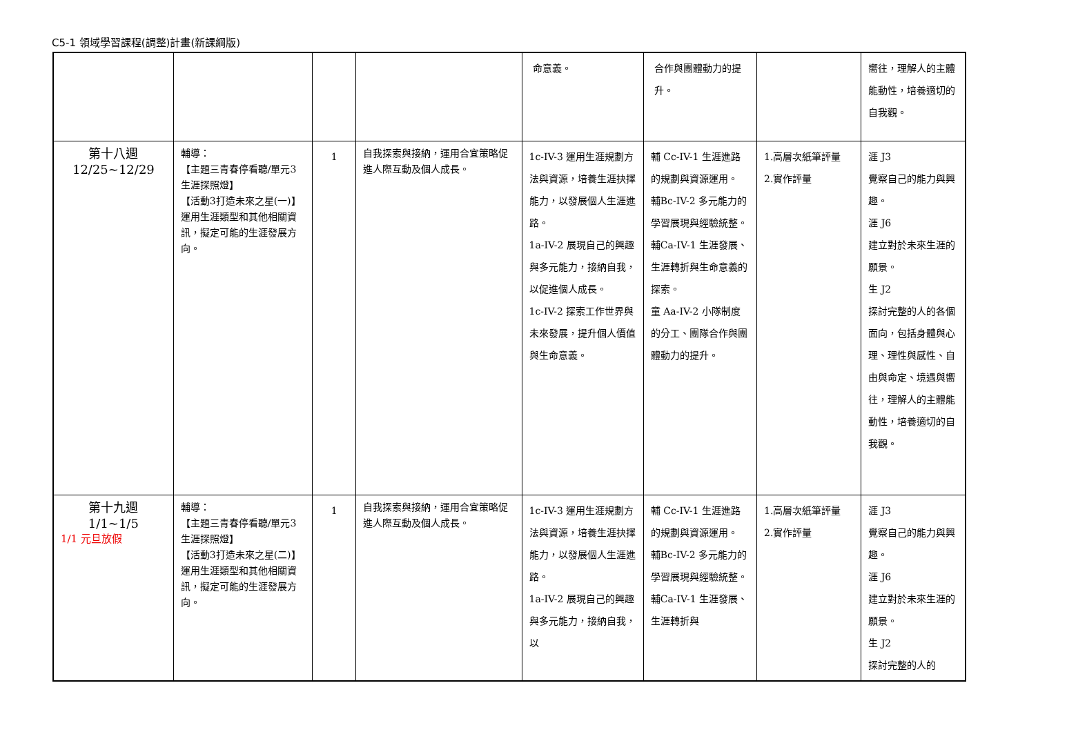C5-1 領域學習課程(調整)計畫(新課綱版)
| | | | | 命意義。 | 合作與團體動力的提升。 | | 嚮往，理解人的主體能動性，培養適切的自我觀。 |
| 第十八週 12/25~12/29 | 輔導： 【主題三青春停看聽/單元3生涯探照燈】 【活動3打造未來之星(一)】 運用生涯類型和其他相關資訊，擬定可能的生涯發展方向。 | 1 | 自我探索與接納，運用合宜策略促進人際互動及個人成長。 | 1c-IV-3 運用生涯規劃方法與資源，培養生涯抉擇能力，以發展個人生涯進路。 1a-IV-2 展現自己的興趣與多元能力，接納自我，以促進個人成長。 1c-IV-2 探索工作世界與未來發展，提升個人價值與生命意義。 | 輔 Cc-IV-1 生涯進路的規劃與資源運用。 輔Bc-IV-2 多元能力的學習展現與經驗統整。 輔Ca-IV-1 生涯發展、生涯轉折與生命意義的探索。 童 Aa-IV-2 小隊制度的分工、團隊合作與團體動力的提升。 | 1.高層次紙筆評量 2.實作評量 | 涯 J3 覺察自己的能力與興趣。 涯 J6 建立對於未來生涯的願景。 生 J2 探討完整的人的各個面向，包括身體與心理、理性與感性、自由與命定、境遇與嚮往，理解人的主體能動性，培養適切的自我觀。 |
| 第十九週 1/1~1/5 1/1 元旦放假 | 輔導： 【主題三青春停看聽/單元3生涯探照燈】 【活動3打造未來之星(二)】 運用生涯類型和其他相關資訊，擬定可能的生涯發展方向。 | 1 | 自我探索與接納，運用合宜策略促進人際互動及個人成長。 | 1c-IV-3 運用生涯規劃方法與資源，培養生涯抉擇能力，以發展個人生涯進路。 1a-IV-2 展現自己的興趣與多元能力，接納自我，以 | 輔 Cc-IV-1 生涯進路的規劃與資源運用。 輔Bc-IV-2 多元能力的學習展現與經驗統整。 輔Ca-IV-1 生涯發展、生涯轉折與 | 1.高層次紙筆評量 2.實作評量 | 涯 J3 覺察自己的能力與興趣。 涯 J6 建立對於未來生涯的願景。 生 J2 探討完整的人的 |